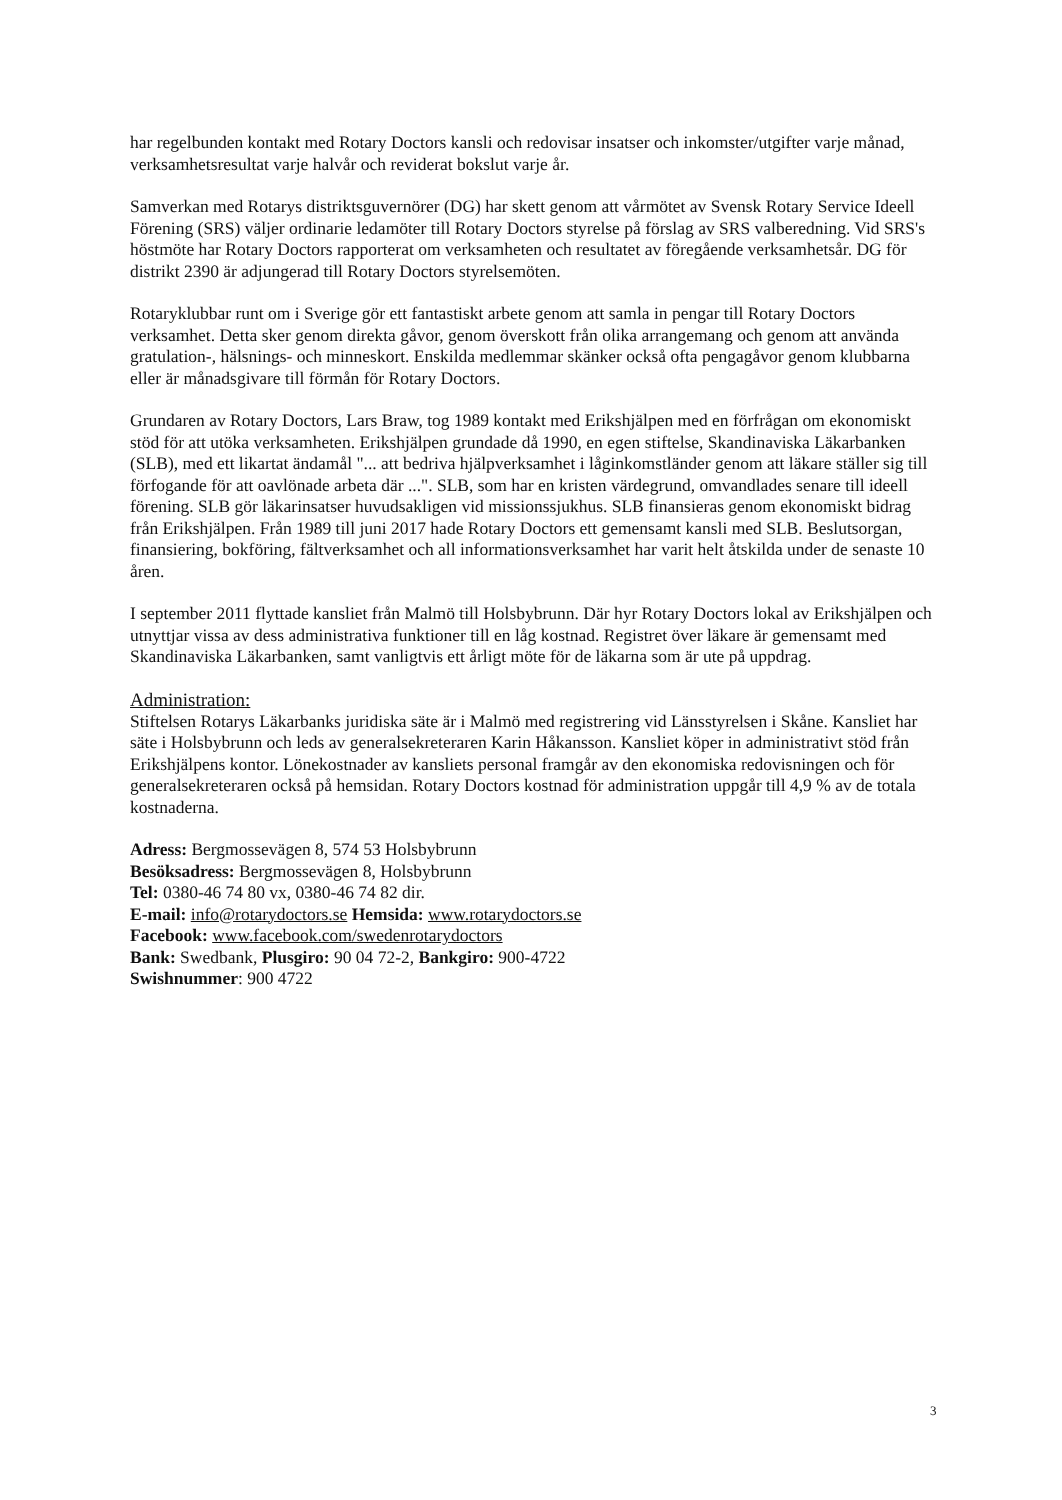har regelbunden kontakt med Rotary Doctors kansli och redovisar insatser och inkomster/utgifter varje månad, verksamhetsresultat varje halvår och reviderat bokslut varje år.
Samverkan med Rotarys distriktsguvernörer (DG) har skett genom att vårmötet av Svensk Rotary Service Ideell Förening (SRS) väljer ordinarie ledamöter till Rotary Doctors styrelse på förslag av SRS valberedning. Vid SRS's höstmöte har Rotary Doctors rapporterat om verksamheten och resultatet av föregående verksamhetsår. DG för distrikt 2390 är adjungerad till Rotary Doctors styrelsemöten.
Rotaryklubbar runt om i Sverige gör ett fantastiskt arbete genom att samla in pengar till Rotary Doctors verksamhet. Detta sker genom direkta gåvor, genom överskott från olika arrangemang och genom att använda gratulation-, hälsnings- och minneskort. Enskilda medlemmar skänker också ofta pengagåvor genom klubbarna eller är månadsgivare till förmån för Rotary Doctors.
Grundaren av Rotary Doctors, Lars Braw, tog 1989 kontakt med Erikshjälpen med en förfrågan om ekonomiskt stöd för att utöka verksamheten. Erikshjälpen grundade då 1990, en egen stiftelse, Skandinaviska Läkarbanken (SLB), med ett likartat ändamål "... att bedriva hjälpverksamhet i låginkomstländer genom att läkare ställer sig till förfogande för att oavlönade arbeta där ...". SLB, som har en kristen värdegrund, omvandlades senare till ideell förening. SLB gör läkarinsatser huvudsakligen vid missionssjukhus. SLB finansieras genom ekonomiskt bidrag från Erikshjälpen. Från 1989 till juni 2017 hade Rotary Doctors ett gemensamt kansli med SLB. Beslutsorgan, finansiering, bokföring, fältverksamhet och all informationsverksamhet har varit helt åtskilda under de senaste 10 åren.
I september 2011 flyttade kansliet från Malmö till Holsbybrunn. Där hyr Rotary Doctors lokal av Erikshjälpen och utnyttjar vissa av dess administrativa funktioner till en låg kostnad. Registret över läkare är gemensamt med Skandinaviska Läkarbanken, samt vanligtvis ett årligt möte för de läkarna som är ute på uppdrag.
Administration:
Stiftelsen Rotarys Läkarbanks juridiska säte är i Malmö med registrering vid Länsstyrelsen i Skåne. Kansliet har säte i Holsbybrunn och leds av generalsekreteraren Karin Håkansson. Kansliet köper in administrativt stöd från Erikshjälpens kontor. Lönekostnader av kansliets personal framgår av den ekonomiska redovisningen och för generalsekreteraren också på hemsidan. Rotary Doctors kostnad för administration uppgår till 4,9 % av de totala kostnaderna.
Adress: Bergmossevägen 8, 574 53 Holsbybrunn
Besöksadress: Bergmossevägen 8, Holsbybrunn
Tel: 0380-46 74 80 vx, 0380-46 74 82 dir.
E-mail: info@rotarydoctors.se Hemsida: www.rotarydoctors.se
Facebook: www.facebook.com/swedenrotarydoctors
Bank: Swedbank, Plusgiro: 90 04 72-2, Bankgiro: 900-4722
Swishnummer: 900 4722
3